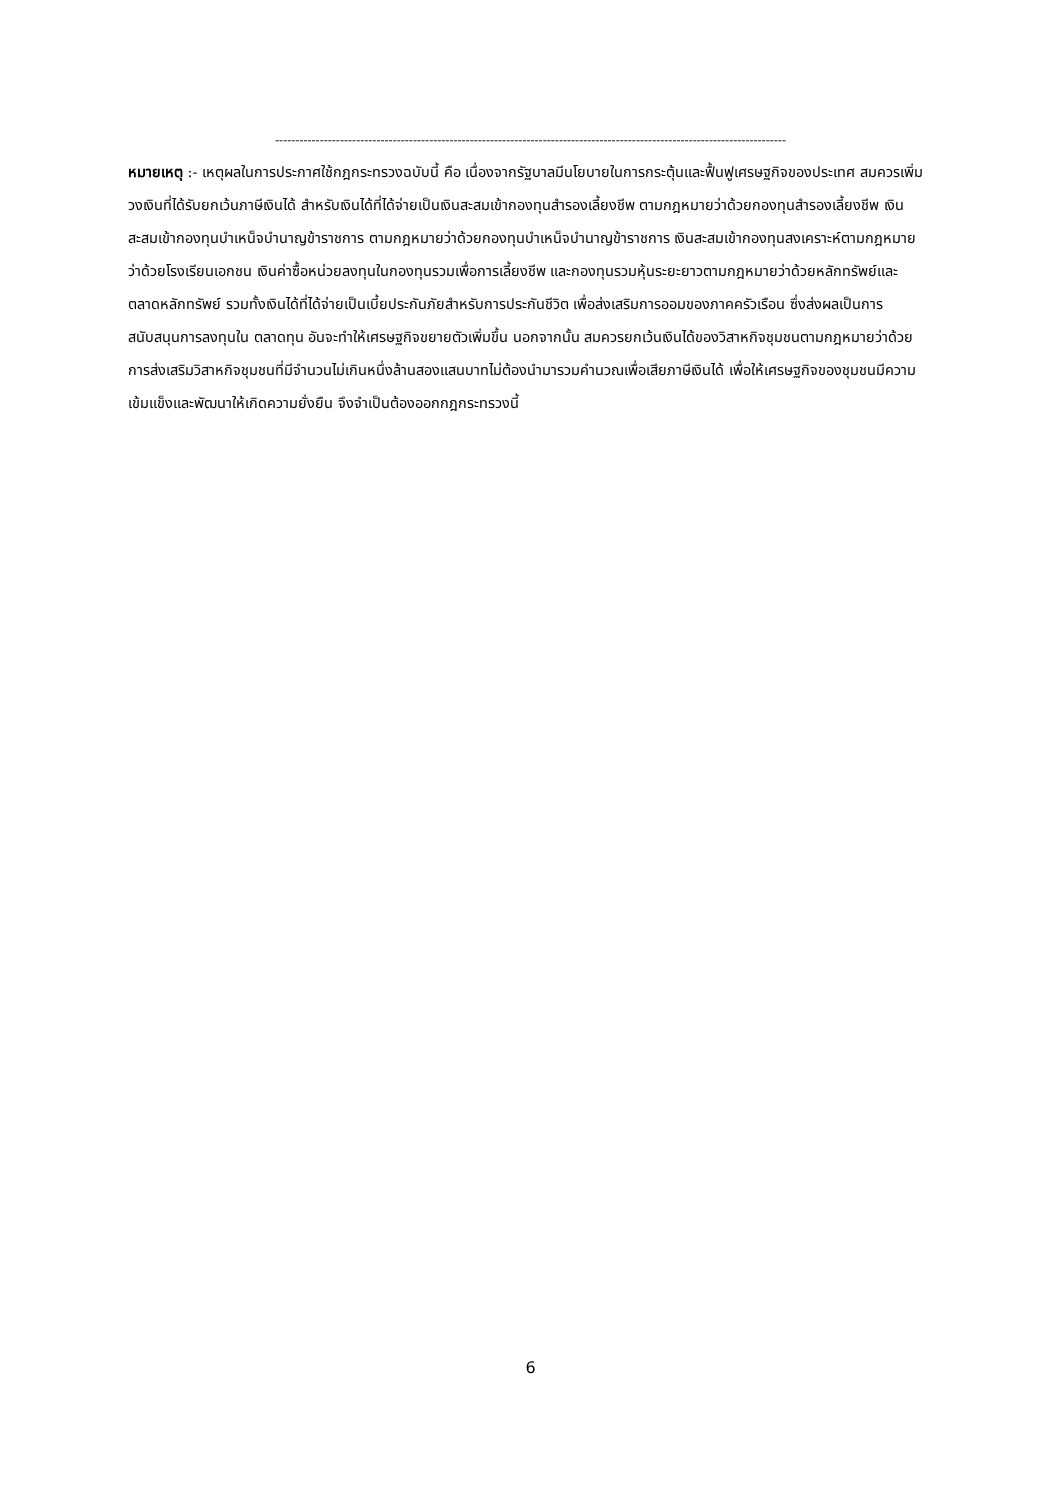------------------------------------------------------------------------------------------------------------------------------
หมายเหตุ :- เหตุผลในการประกาศใช้กฎกระทรวงฉบับนี้ คือ เนื่องจากรัฐบาลมีนโยบายในการกระตุ้นและฟื้นฟูเศรษฐกิจของประเทศ สมควรเพิ่มวงเงินที่ได้รับยกเว้นภาษีเงินได้ สำหรับเงินได้ที่ได้จ่ายเป็นเงินสะสมเข้ากองทุนสำรองเลี้ยงชีพ ตามกฎหมายว่าด้วยกองทุนสำรองเลี้ยงชีพ เงินสะสมเข้ากองทุนบำเหน็จบำนาญข้าราชการ ตามกฎหมายว่าด้วยกองทุนบำเหน็จบำนาญข้าราชการ เงินสะสมเข้ากองทุนสงเคราะห์ตามกฎหมายว่าด้วยโรงเรียนเอกชน เงินค่าซื้อหน่วยลงทุนในกองทุนรวมเพื่อการเลี้ยงชีพ และกองทุนรวมหุ้นระยะยาวตามกฎหมายว่าด้วยหลักทรัพย์และตลาดหลักทรัพย์ รวมทั้งเงินได้ที่ได้จ่ายเป็นเบี้ยประกันภัยสำหรับการประกันชีวิต เพื่อส่งเสริมการออมของภาคครัวเรือน ซึ่งส่งผลเป็นการสนับสนุนการลงทุนใน ตลาดทุน อันจะทำให้เศรษฐกิจขยายตัวเพิ่มขึ้น นอกจากนั้น สมควรยกเว้นเงินได้ของวิสาหกิจชุมชนตามกฎหมายว่าด้วยการส่งเสริมวิสาหกิจชุมชนที่มีจำนวนไม่เกินหนึ่งล้านสองแสนบาทไม่ต้องนำมารวมคำนวณเพื่อเสียภาษีเงินได้ เพื่อให้เศรษฐกิจของชุมชนมีความเข้มแข็งและพัฒนาให้เกิดความยั่งยืน จึงจำเป็นต้องออกกฎกระทรวงนี้
6